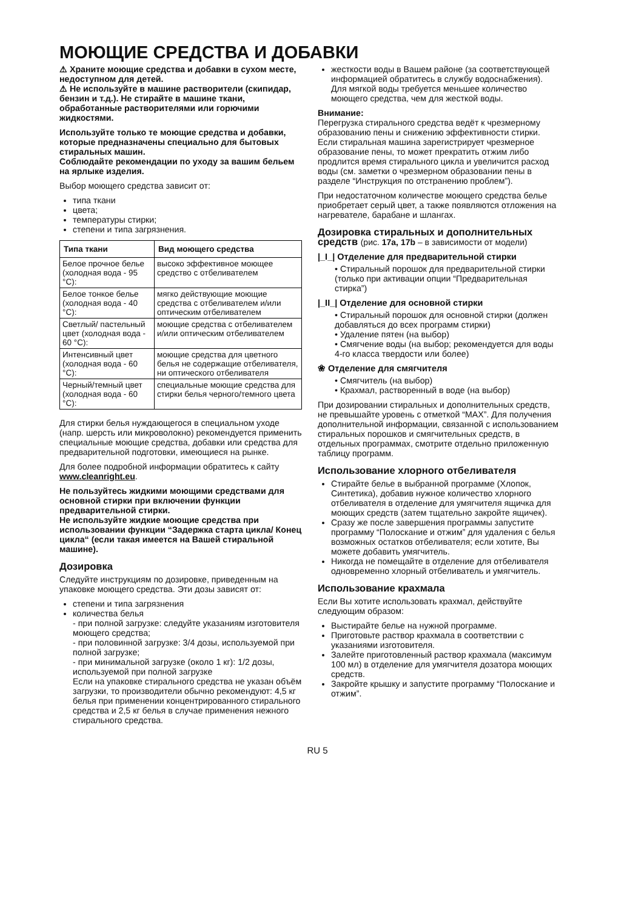МОЮЩИЕ СРЕДСТВА И ДОБАВКИ
⚠ Храните моющие средства и добавки в сухом месте, недоступном для детей.
⚠ Не используйте в машине растворители (скипидар, бензин и т.д.). Не стирайте в машине ткани, обработанные растворителями или горючими жидкостями.
Используйте только те моющие средства и добавки, которые предназначены специально для бытовых стиральных машин.
Соблюдайте рекомендации по уходу за вашим бельем на ярлыке изделия.
Выбор моющего средства зависит от:
типа ткани
цвета;
температуры стирки;
степени и типа загрязнения.
| Типа ткани | Вид моющего средства |
| --- | --- |
| Белое прочное белье (холодная вода - 95 °C): | высоко эффективное моющее средство с отбеливателем |
| Белое тонкое белье (холодная вода - 40 °C): | мягко действующие моющие средства с отбеливателем и/или оптическим отбеливателем |
| Светлый/ пастельный цвет (холодная вода - 60 °C): | моющие средства с отбеливателем и/или оптическим отбеливателем |
| Интенсивный цвет (холодная вода - 60 °C): | моющие средства для цветного белья не содержащие отбеливателя, ни оптического отбеливателя |
| Черный/темный цвет (холодная вода - 60 °C): | специальные моющие средства для стирки белья черного/темного цвета |
Для стирки белья нуждающегося в специальном уходе (напр. шерсть или микроволокно) рекомендуется применить специальные моющие средства, добавки или средства для предварительной подготовки, имеющиеся на рынке.
Для более подробной информации обратитесь к сайту www.cleanright.eu.
Не пользуйтесь жидкими моющими средствами для основной стирки при включении функции предварительной стирки.
Не используйте жидкие моющие средства при использовании функции “Задержка старта цикла/ Конец цикла“ (если такая имеется на Вашей стиральной машине).
Дозировка
Следуйте инструкциям по дозировке, приведенным на упаковке моющего средства. Эти дозы зависят от:
степени и типа загрязнения
количества белья
- при полной загрузке: следуйте указаниям изготовителя моющего средства;
- при половинной загрузке: 3/4 дозы, используемой при полной загрузке;
- при минимальной загрузке (около 1 кг): 1/2 дозы, используемой при полной загрузке
Если на упаковке стирального средства не указан объём загрузки, то производители обычно рекомендуют: 4,5 кг белья при применении концентрированного стирального средства и 2,5 кг белья в случае применения нежного стирального средства.
жесткости воды в Вашем районе (за соответствующей информацией обратитесь в службу водоснабжения). Для мягкой воды требуется меньшее количество моющего средства, чем для жесткой воды.
Внимание:
Перегрузка стирального средства ведёт к чрезмерному образованию пены и снижению эффективности стирки. Если стиральная машина зарегистрирует чрезмерное образование пены, то может прекратить отжим либо продлится время стирального цикла и увеличится расход воды (см. заметки о чрезмерном образовании пены в разделе “Инструкция по отстранению проблем”).
При недостаточном количестве моющего средства белье приобретает серый цвет, а также появляются отложения на нагревателе, барабане и шлангах.
Дозировка стиральных и дополнительных средств (рис. 17a, 17b – в зависимости от модели)
|_I_| Отделение для предварительной стирки
• Стиральный порошок для предварительной стирки (только при активации опции “Предварительная стирка”)
|_II_| Отделение для основной стирки
• Стиральный порошок для основной стирки (должен добавляться до всех программ стирки)
• Удаление пятен (на выбор)
• Смягчение воды (на выбор; рекомендуется для воды 4-го класса твердости или более)
❀ Отделение для смягчителя
• Смягчитель (на выбор)
• Крахмал, растворенный в воде (на выбор)
При дозировании стиральных и дополнительных средств, не превышайте уровень с отметкой “MAX”. Для получения дополнительной информации, связанной с использованием стиральных порошков и смягчительных средств, в отдельных программах, смотрите отдельно приложенную таблицу программ.
Использование хлорного отбеливателя
Стирайте белье в выбранной программе (Хлопок, Синтетика), добавив нужное количество хлорного отбеливателя в отделение для умягчителя ящичка для моющих средств (затем тщательно закройте ящичек).
Сразу же после завершения программы запустите программу “Полоскание и отжим” для удаления с белья возможных остатков отбеливателя; если хотите, Вы можете добавить умягчитель.
Никогда не помещайте в отделение для отбеливателя одновременно хлорный отбеливатель и умягчитель.
Использование крахмала
Если Вы хотите использовать крахмал, действуйте следующим образом:
Выстирайте белье на нужной программе.
Приготовьте раствор крахмала в соответствии с указаниями изготовителя.
Залейте приготовленный раствор крахмала (максимум 100 мл) в отделение для умягчителя дозатора моющих средств.
Закройте крышку и запустите программу “Полоскание и отжим”.
RU 5